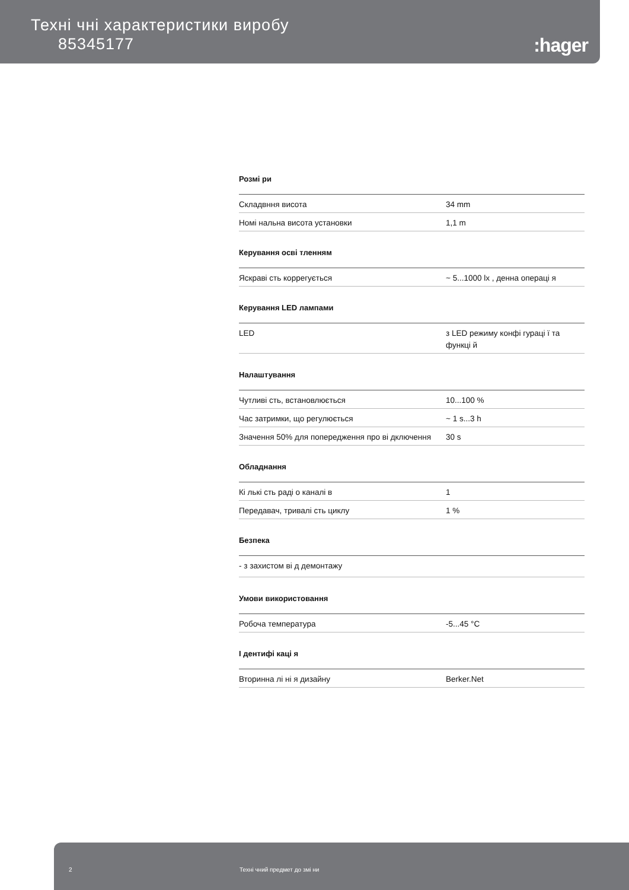Техні чні характеристики виробу
85345177
:hager
Розмі ри
| Складвння висота | 34 mm |
| Номі нальна висота установки | 1,1 m |
Керування осві тленням
| Яскраві сть коррегується | ~ 5...1000 lx , денна операці я |
Керування LED лампами
| LED | з LED режиму конфі гураці ї та функці й |
Налаштування
| Чутливі сть, встановлюється | 10...100 % |
| Час затримки, що регулюється | ~ 1 s...3 h |
| Значення 50% для попередження про ві дключення | 30 s |
Обладнання
| Кі лькі сть раді о каналі в | 1 |
| Передавач, тривалі сть циклу | 1 % |
Безпека
| - з захистом ві д демонтажу |
Умови використовання
| Робоча температура | -5...45 °C |
І дентифі каці я
| Вторинна лі ні я дизайну | Berker.Net |
2 Техні чний предмет до змі ни